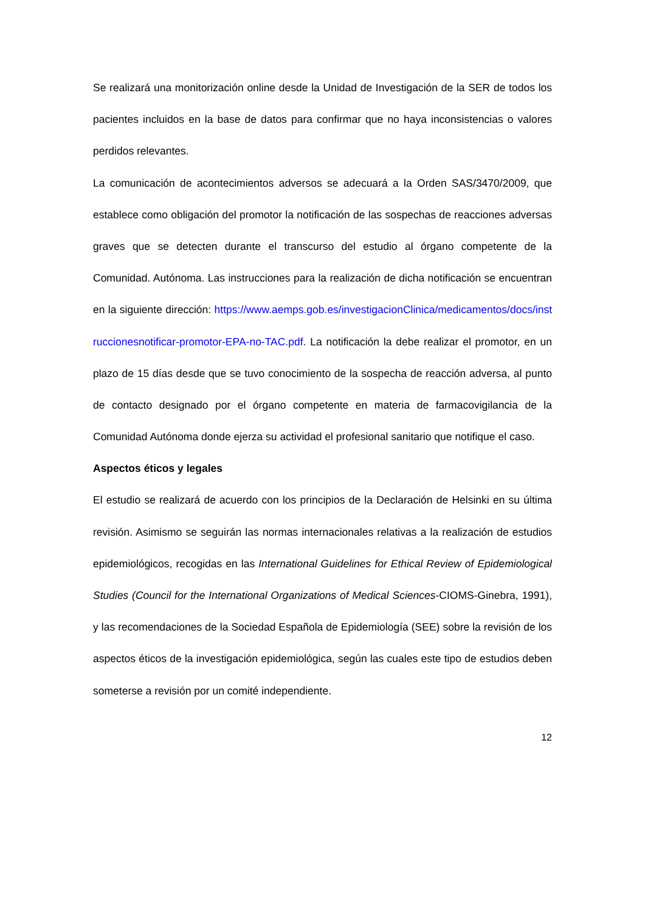Se realizará una monitorización online desde la Unidad de Investigación de la SER de todos los pacientes incluidos en la base de datos para confirmar que no haya inconsistencias o valores perdidos relevantes.
La comunicación de acontecimientos adversos se adecuará a la Orden SAS/3470/2009, que establece como obligación del promotor la notificación de las sospechas de reacciones adversas graves que se detecten durante el transcurso del estudio al órgano competente de la Comunidad. Autónoma. Las instrucciones para la realización de dicha notificación se encuentran en la siguiente dirección: https://www.aemps.gob.es/investigacionClinica/medicamentos/docs/instruccionesnotificar-promotor-EPA-no-TAC.pdf. La notificación la debe realizar el promotor, en un plazo de 15 días desde que se tuvo conocimiento de la sospecha de reacción adversa, al punto de contacto designado por el órgano competente en materia de farmacovigilancia de la Comunidad Autónoma donde ejerza su actividad el profesional sanitario que notifique el caso.
Aspectos éticos y legales
El estudio se realizará de acuerdo con los principios de la Declaración de Helsinki en su última revisión. Asimismo se seguirán las normas internacionales relativas a la realización de estudios epidemiológicos, recogidas en las International Guidelines for Ethical Review of Epidemiological Studies (Council for the International Organizations of Medical Sciences-CIOMS-Ginebra, 1991), y las recomendaciones de la Sociedad Española de Epidemiología (SEE) sobre la revisión de los aspectos éticos de la investigación epidemiológica, según las cuales este tipo de estudios deben someterse a revisión por un comité independiente.
12